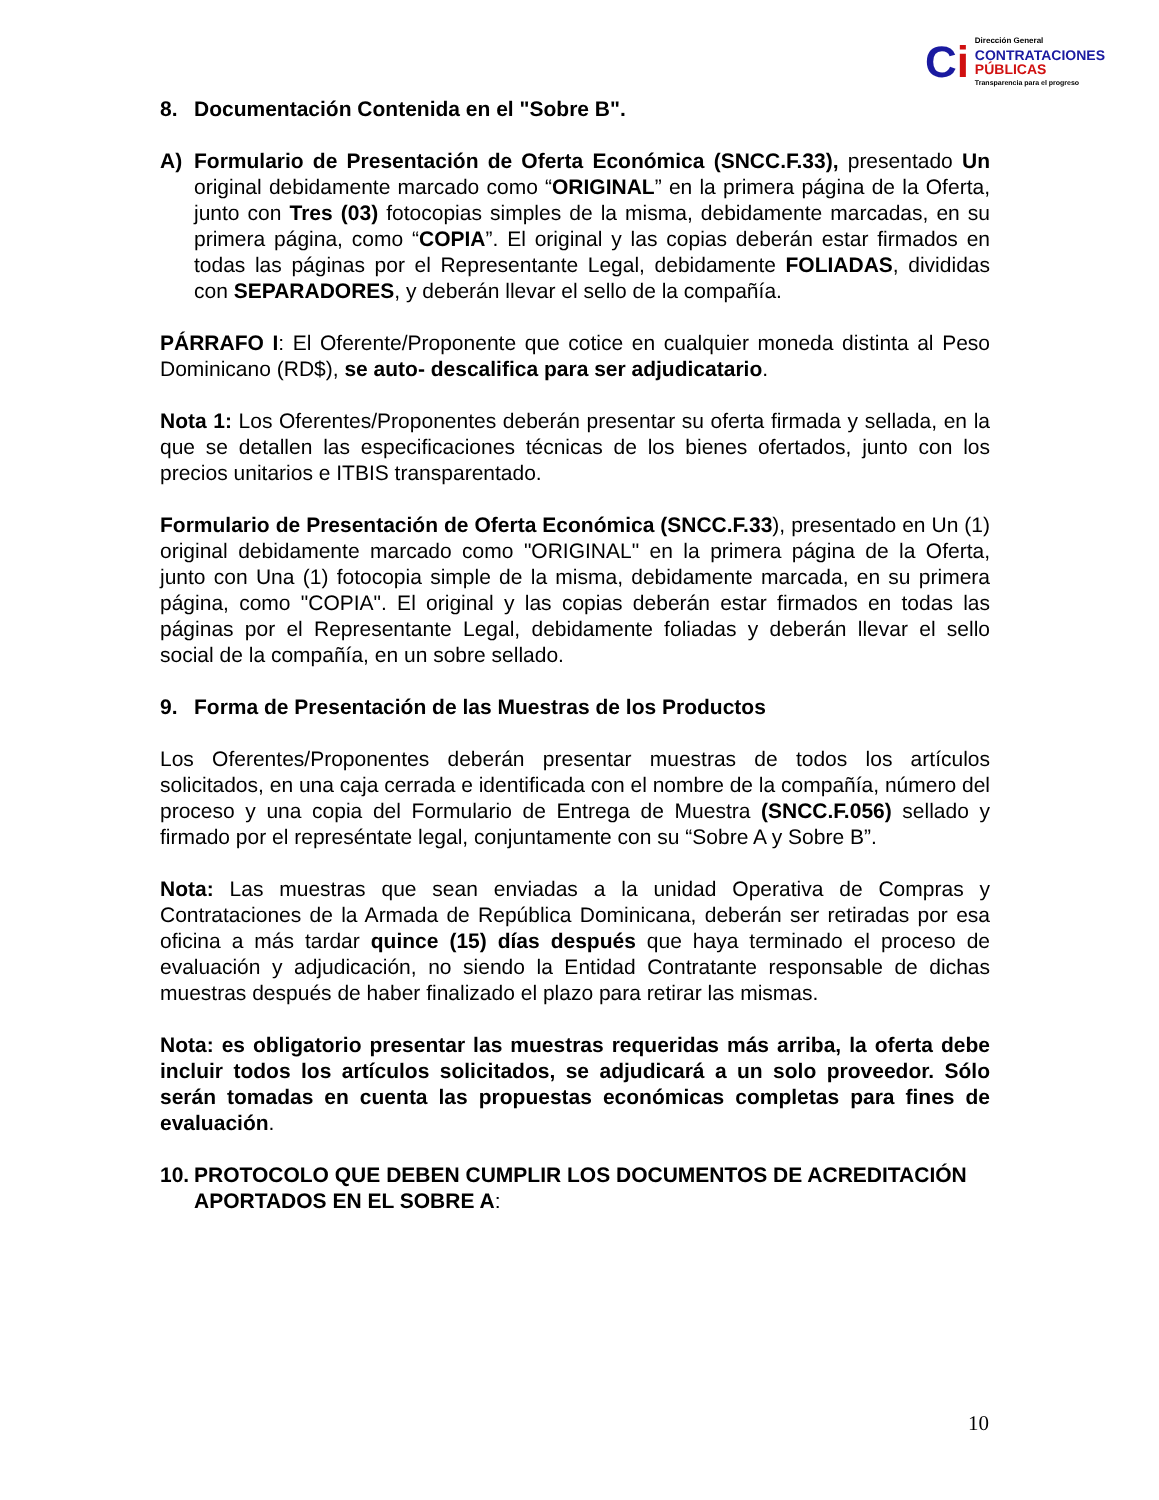Ci
Dirección General
CONTRATACIONES
PÚBLICAS
Transparencia para el progreso
8. Documentación Contenida en el "Sobre B".
A) Formulario de Presentación de Oferta Económica (SNCC.F.33), presentado Un original debidamente marcado como “ORIGINAL” en la primera página de la Oferta, junto con Tres (03) fotocopias simples de la misma, debidamente marcadas, en su primera página, como “COPIA”. El original y las copias deberán estar firmados en todas las páginas por el Representante Legal, debidamente FOLIADAS, divididas con SEPARADORES, y deberán llevar el sello de la compañía.
PÁRRAFO I: El Oferente/Proponente que cotice en cualquier moneda distinta al Peso Dominicano (RD$), se auto- descalifica para ser adjudicatario.
Nota 1: Los Oferentes/Proponentes deberán presentar su oferta firmada y sellada, en la que se detallen las especificaciones técnicas de los bienes ofertados, junto con los precios unitarios e ITBIS transparentado.
Formulario de Presentación de Oferta Económica (SNCC.F.33), presentado en Un (1) original debidamente marcado como "ORIGINAL" en la primera página de la Oferta, junto con Una (1) fotocopia simple de la misma, debidamente marcada, en su primera página, como "COPIA". El original y las copias deberán estar firmados en todas las páginas por el Representante Legal, debidamente foliadas y deberán llevar el sello social de la compañía, en un sobre sellado.
9. Forma de Presentación de las Muestras de los Productos
Los Oferentes/Proponentes deberán presentar muestras de todos los artículos solicitados, en una caja cerrada e identificada con el nombre de la compañía, número del proceso y una copia del Formulario de Entrega de Muestra (SNCC.F.056) sellado y firmado por el represéntate legal, conjuntamente con su “Sobre A y Sobre B”.
Nota: Las muestras que sean enviadas a la unidad Operativa de Compras y Contrataciones de la Armada de República Dominicana, deberán ser retiradas por esa oficina a más tardar quince (15) días después que haya terminado el proceso de evaluación y adjudicación, no siendo la Entidad Contratante responsable de dichas muestras después de haber finalizado el plazo para retirar las mismas.
Nota: es obligatorio presentar las muestras requeridas más arriba, la oferta debe incluir todos los artículos solicitados, se adjudicará a un solo proveedor. Sólo serán tomadas en cuenta las propuestas económicas completas para fines de evaluación.
10. PROTOCOLO QUE DEBEN CUMPLIR LOS DOCUMENTOS DE ACREDITACIÓN APORTADOS EN EL SOBRE A:
10